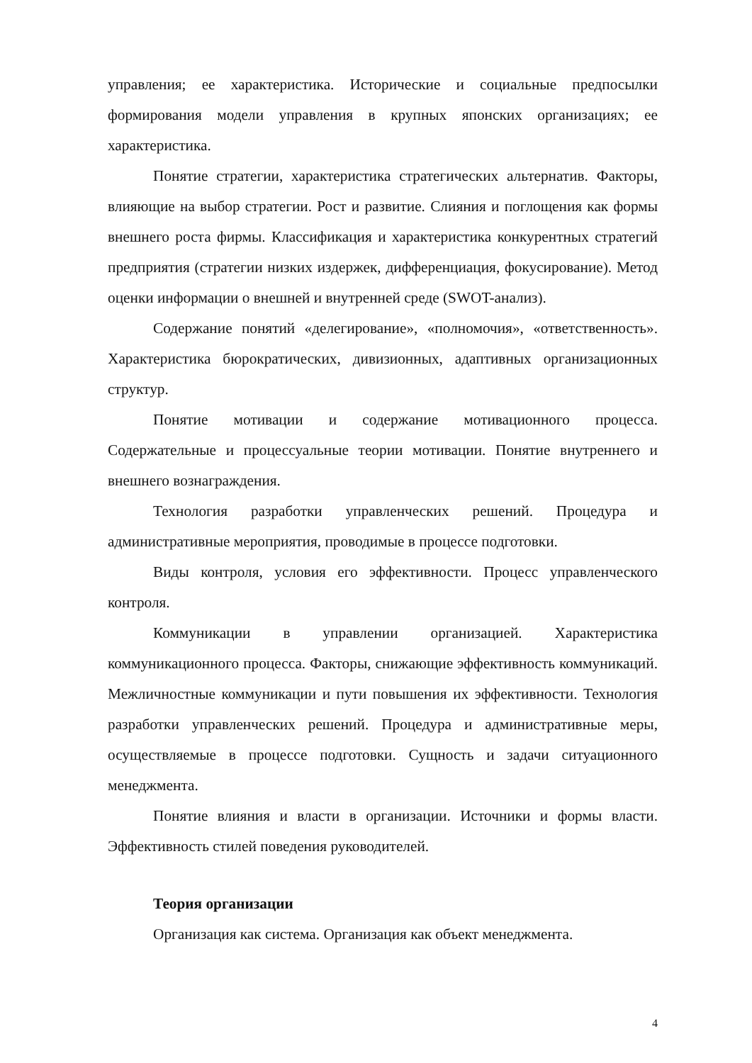управления; ее характеристика. Исторические и социальные предпосылки формирования модели управления в крупных японских организациях; ее характеристика.
Понятие стратегии, характеристика стратегических альтернатив. Факторы, влияющие на выбор стратегии. Рост и развитие. Слияния и поглощения как формы внешнего роста фирмы. Классификация и характеристика конкурентных стратегий предприятия (стратегии низких издержек, дифференциация, фокусирование). Метод оценки информации о внешней и внутренней среде (SWOT-анализ).
Содержание понятий «делегирование», «полномочия», «ответственность». Характеристика бюрократических, дивизионных, адаптивных организационных структур.
Понятие мотивации и содержание мотивационного процесса. Содержательные и процессуальные теории мотивации. Понятие внутреннего и внешнего вознаграждения.
Технология разработки управленческих решений. Процедура и административные мероприятия, проводимые в процессе подготовки.
Виды контроля, условия его эффективности. Процесс управленческого контроля.
Коммуникации в управлении организацией. Характеристика коммуникационного процесса. Факторы, снижающие эффективность коммуникаций. Межличностные коммуникации и пути повышения их эффективности. Технология разработки управленческих решений. Процедура и административные меры, осуществляемые в процессе подготовки. Сущность и задачи ситуационного менеджмента.
Понятие влияния и власти в организации. Источники и формы власти. Эффективность стилей поведения руководителей.
Теория организации
Организация как система. Организация как объект менеджмента.
4